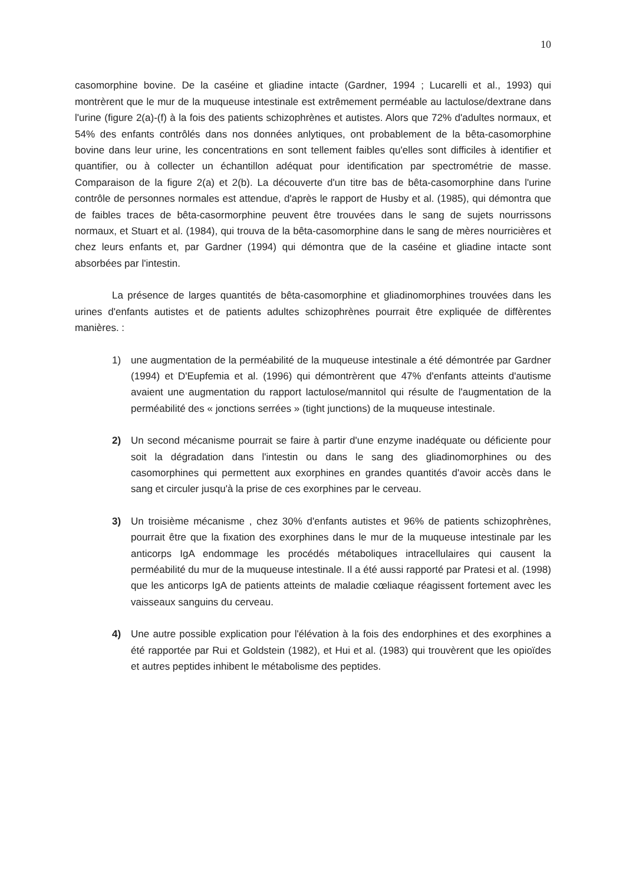10
casomorphine bovine. De la caséine et gliadine intacte (Gardner, 1994 ; Lucarelli et al., 1993) qui montrèrent que le mur de la muqueuse intestinale est extrêmement perméable au lactulose/dextrane dans l'urine (figure 2(a)-(f) à la fois des patients schizophrènes et autistes. Alors que 72% d'adultes normaux, et 54% des enfants contrôlés dans nos données anlytiques, ont probablement de la bêta-casomorphine bovine dans leur urine, les concentrations en sont tellement faibles qu'elles sont difficiles à identifier et quantifier, ou à collecter un échantillon adéquat pour identification par spectrométrie de masse. Comparaison de la figure 2(a) et 2(b). La découverte d'un titre bas de bêta-casomorphine dans l'urine contrôle de personnes normales est attendue, d'après le rapport de Husby et al. (1985), qui démontra que de faibles traces de bêta-casormorphine peuvent être trouvées dans le sang de sujets nourrissons normaux, et Stuart et al. (1984), qui trouva de la bêta-casomorphine dans le sang de mères nourricières et chez leurs enfants et, par Gardner (1994) qui démontra que de la caséine et gliadine intacte sont absorbées par l'intestin.
La présence de larges quantités de bêta-casomorphine et gliadinomorphines trouvées dans les urines d'enfants autistes et de patients adultes schizophrènes pourrait être expliquée de diffèrentes manières. :
1) une augmentation de la perméabilité de la muqueuse intestinale a été démontrée par Gardner (1994) et D'Eupfemia et al. (1996) qui démontrèrent que 47% d'enfants atteints d'autisme avaient une augmentation du rapport lactulose/mannitol qui résulte de l'augmentation de la perméabilité des « jonctions serrées » (tight junctions) de la muqueuse intestinale.
2) Un second mécanisme pourrait se faire à partir d'une enzyme inadéquate ou déficiente pour soit la dégradation dans l'intestin ou dans le sang des gliadinomorphines ou des casomorphines qui permettent aux exorphines en grandes quantités d'avoir accès dans le sang et circuler jusqu'à la prise de ces exorphines par le cerveau.
3) Un troisième mécanisme , chez 30% d'enfants autistes et 96% de patients schizophrènes, pourrait être que la fixation des exorphines dans le mur de la muqueuse intestinale par les anticorps IgA endommage les procédés métaboliques intracellulaires qui causent la perméabilité du mur de la muqueuse intestinale. Il a été aussi rapporté par Pratesi et al. (1998) que les anticorps IgA de patients atteints de maladie cœliaque réagissent fortement avec les vaisseaux sanguins du cerveau.
4) Une autre possible explication pour l'élévation à la fois des endorphines et des exorphines a été rapportée par Rui et Goldstein (1982), et Hui et al. (1983) qui trouvèrent que les opioïdes et autres peptides inhibent le métabolisme des peptides.